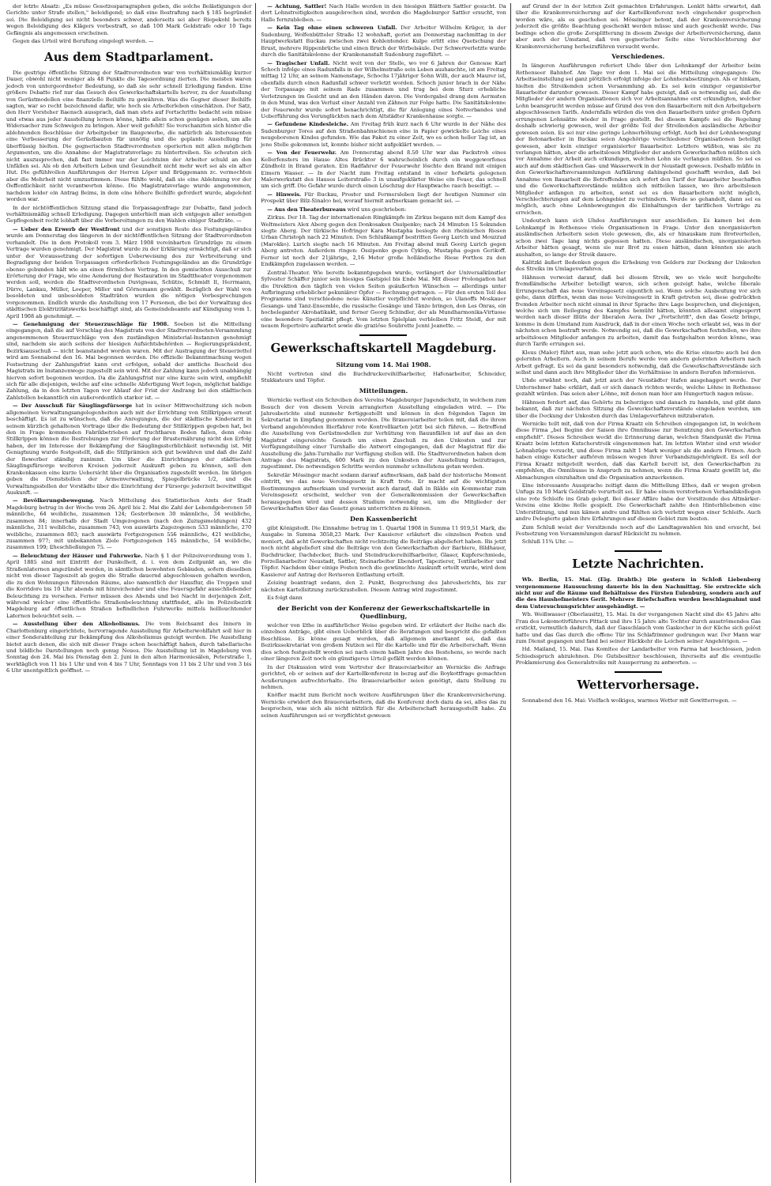der letzte Absatz: „Es müsse Gesetzesparagraphen geben, die solche Belästigungen der Gerichte unter Strafe stellen," beleidigend; so daß eine Bestrafung nach § 185 begründet sei. Die Beleidigung sei nicht besonders schwer, anderseits sei aber Riepekohl bereits wegen Beleidigung des Klägers vorbestraft, so daß 100 Mark Geldstrafe oder 10 Tage Gefängnis als angemessen erscheinen.
Gegen das Urteil wird Berufung eingelegt werden. —
Aus dem Stadtparlament.
Die gestrige öffentliche Sitzung der Stadtverordneten war von verhältnismäßig kurzer Dauer, obwohl nicht weniger als 48 Punkte die Tagesordnung zierten. Die meisten waren jedoch von untergeordneter Bedeutung, so daß sie sehr schnell Erledigung fanden. Eine größere Debatte rief nur das Gesuch des Gewerkschaftskartells hervor, zu der Ausstellung von Gerüstmodellen eine finanzielle Beihilfe zu gewähren. Was die Gegner dieser Beihilfe sagten, war so recht bezeichnend dafür, wie hoch sie Arbeiterleben einschätzen. Der Satz, den Herr Vorsteher Baensch aussprach, daß man stets auf Fortschritte bedacht sein müsse und etwas aus jeder Ausstellung lernen könne, hätte allein schon genügen sollen, um alle Widersacher zum Schweigen zu bringen. Aber weit gefehlt! Sie verschanzten sich hinter die ablehnenden Beschlüsse der Arbeitgeber im Baugewerbe, die natürlich als Interessenten eine Verbesserung der Gerüstbauten für unnötig und die geplante Ausstellung für überflüssig hielten. Die gegnerischen Stadtverordneten operierten mit allen möglichen Argumenten, um die Annahme der Magistratsvorlage zu hintertreiben. Sie scheuten sich nicht auszusprechen, daß fast immer nur der Leichtsinn der Arbeiter schuld an den Unfällen sei. Als ob den Arbeitern Leben und Gesundheit nicht mehr wert sei als ein alter Hut. Die gefühlvollen Ausführungen der Herren Löper und Brüggemann zc. vermochten aber die Mehrheit nicht umzustimmen. Diese fühlte wohl, daß sie eine Ablehnung vor der Oeffentlichkeit nicht verantworten könne. Die Magistratsvorlage wurde angenommen, nachdem leider ein Antrag Beims, in dem eine höhere Beihilfe gefordert wurde, abgelehnt worden war.
In der nichtöffentlichen Sitzung stand die Torpassagenfrage zur Debatte, fand jedoch verhältnismäßig schnell Erledigung. Dagegen unterhielt man sich entgegen aller sonstigen Gepflogenheit recht lebhaft über die Vorbereitungen zu den Wahlen einiger Stadträte. —
— Ueber den Erwerb der Westfront und der sonstigen Reste des Festungsgeländes wurde am Donnerstag des längeren in der nichtöffentlichen Sitzung der Stadtverordneten verhandelt. Die in dem Protokoll vom 3. März 1908 vereinbarten Grundzüge zu einem Vertrage wurden genehmigt. Der Magistrat wurde zu der Erklärung ermächtigt, daß er sich unter der Voraussetzung der sofortigen Ueberweisung des zur Verbreiterung und Begradigung der beiden Torpassagen erforderlichen Festungsgeländes an die Grundzüge ebenso gebunden hält wie an einen förmlichen Vertrag. In den gemischten Ausschuß zur Erörterung der Frage, wie eine Aenderung der Restauration im Stadttheater vorgenommen werden soll, werden die Stadtverordneten Duvigneau, Schütze, Schmidt II, Herrmann, Dürre, Lankau, Müller, Loeper, Miller und Görnemann gewählt. Bezüglich der Wahl von besoldeten und unbesoldeten Stadträten wurden die nötigen Vorbesprechungen vorgenommen. Endlich wurde die Anstellung von 17 Personen, die bei der Verwaltung des städtischen Elektrizitätswerks beschäftigt sind, als Gemeindebeamte auf Kündigung vom 1. April 1908 ab genehmigt. —
— Genehmigung der Steuerzuschläge für 1908. Soeben ist die Mitteilung eingegangen, daß die auf Vorschlag des Magistrats von der Stadtverordneten-Versammlung angenommenen Steuerzuschläge von den zuständigen Ministerial-Instanzen genehmigt sind, nachdem sie auch seitens der hiesigen Aufsichtsbehörden — Regierungspräsident, Bezirksausschuß — nicht beanstandet worden waren. Mit der Austragung der Steuerzettel wird am Sonnabend den 16. Mai begonnen werden. Die offizielle Bekanntmachung wegen Festsetzung der Zahlungsfrist kann erst erfolgen, sobald der amtliche Bescheid des Magistrats im Instanzenwege zugestellt sein wird. Mit der Zahlung kann jedoch unabhängig hiervon sofort begonnen werden. Da die Zahlungsfrist nur eine kurze sein wird, empfiehlt sich für alle diejenigen, welche auf eine schnelle Abfertigung Wert legen, möglichst baldige Zahlung, da in den letzten Tagen vor Ablauf der Frist der Andrang bei den städtischen Zahlstellen bekanntlich ein außerordentlich starker ist. —
— Der Ausschuß für Säuglingsfürsorge hat in seiner Mittwochsitzung sich neben allgemeinen Verwaltungsangelegenheiten auch mit der Errichtung von Stillkrippen erneut beschäftigt. Es ist zu wünschen, daß die Anregungen, die der städtische Kinderarzt in seinem kürzlich gehaltenen Vortrage über die Bedeutung der Stillkrippen gegeben hat, bei den in Frage kommenden Fabrikbetrieben auf fruchtbaren Boden fallen, denn ohne Stillkrippen können die Bestrebungen zur Förderung der Brusternährung nicht den Erfolg haben, der im Interesse der Bekämpfung der Säuglingssterblichkeit notwendig ist. Mit Genugtuung wurde festgestellt, daß die Stillprämien sich gut bewähren und daß die Zahl der Bewerber ständig zunimmt. Um über die Einrichtungen der städtischen Säuglingsfürsorge weiteren Kreisen jederzeit Auskunft geben zu können, soll den Krankenkassen eine kurze Uebersicht über die Organisation zugestellt werden. Im übrigen geben die Dienststellen der Armenverwaltung, Spiegelbrücke 1/2, und die Verwaltungsstellen der Vorstädte über die Einrichtung der Fürsorge jederzeit bereitwilligst Auskunft. —
— Bevölkerungsbewegung. Nach Mitteilung des Statistischen Amts der Stadt Magdeburg betrug in der Woche vom 26. April bis 2. Mai die Zahl der Lebendgeborenen 50 männliche, 64 weibliche, zusammen 124; Gestorbenen 30 männliche, 34 weibliche, zusammen 84; innerhalb der Stadt Umgezogenen (nach den Zuzugsmeldungen) 432 männliche, 311 weibliche, zusammen 743; von auswärts Zugezogenen 533 männliche, 270 weibliche, zusammen 803; nach auswärts Fortgezogenen 556 männliche, 421 weibliche, zusammen 977; mit unbekannten Ziele Fortgezogenen 145 männliche, 54 weibliche, zusammen 199; Eheschließungen 75. —
— Beleuchtung der Häuser und Fuhrwerke. Nach § 1 der Polizeiverordnung vom 1. April 1885 sind mit Eintritt der Dunkelheit, d. i. von dem Zeitpunkt an, wo die Straßenlaternen angezündet werden, in sämtlichen bewohnten Gebäuden, sofern dieselben nicht von dieser Tageszeit ab gegen die Straße dauernd abgeschlossen gehalten werden, die zu den Wohnungen führenden Räume, also namentlich der Hausflur, die Treppen und die Korridore bis 10 Uhr abends mit hinreichender und eine Feuersgefahr ausschließender Beleuchtung zu versehen. Ferner müssen des Abends und bei Nacht in derjenigen Zeit, während welcher eine öffentliche Straßenbeleuchtung stattfindet, alle im Polizeibezirk Magdeburg auf öffentlichen Straßen befindlichen Fuhrwerke mittels hellleuchtender Laternen beleuchtet sein. —
— Ausstellung über den Alkoholismus. Die vom Reichsamt des Innern in Charlottenburg eingerichtete, hervorragende Ausstellung für Arbeiterwohlfahrt soll hier in einer Sonderabteilung zur Bekämpfung des Alkoholismus gezeigt werden. Die Ausstellung bietet auch denen, die sich mit dieser Frage schon beschäftigt haben, durch tabellarische und bildliche Darstellungen noch genug Neues. Die Ausstellung ist in Magdeburg von Sonntag den 24. Mai bis Dienstag den 2. Juni in den alten Harmoniesälen, Peterstraße 1, werktäglich von 11 bis 1 Uhr und von 4 bis 7 Uhr, Sonntags von 11 bis 2 Uhr und von 3 bis 6 Uhr unentgeltlich geöffnet. —
— Achtung, Sattler! Nach Halle werden in den hiesigen Blättern Sattler gesucht. Da dort Lohnstreitigkeiten ausgebrochen sind, werden die Magdeburger Sattler ersucht, von Halle fernzubleiben. —
— Kein Tag ohne einen schweren Unfall. Der Arbeiter Wilhelm Krüger, in der Sudenburg, Wolfenbütteler Straße 12 wohnhaft, geriet am Donnerstag nachmittag in der Hauptwerkstatt Buckau zwischen zwei Kohlentender. Kulpe erlitt eine Quetschung der Brust, mehrere Rippenbrüche und einen Bruch der Wirbelsäule. Der Schwerverletzte wurde durch die Sanitätskolonne der Krankenanstalt Sudenburg zugeführt. —
— Tragischer Unfall. Nicht weit von der Stelle, wo vor 6 Jahren der Genosse Karl Schoch infolge eines Radunfalls in der Wilhelmstraße sein Leben aushauchte, ist am Freitag mittag 12 Uhr, an seinem Namenstage, Schochs 17jähriger Sohn Willi, der auch Maurer ist, ebenfalls durch einen Radunfall schwer verletzt worden. Schoch junior brach in der Nähe der Torpassage mit seinem Rade zusammen und trug bei dem Sturz erhebliche Verletzungen im Gesicht und an den Händen davon. Die Vordergabel drang dem Aermsten in den Mund, was den Verlust einer Anzahl von Zähnen zur Folge hatte. Die Sanitätskolonne der Feuerwehr wurde sofort benachrichtigt, die für Anlegung eines Notverbandes und Ueberführung des Verunglückten nach dem Altstädter Krankenhause sorgte. —
— Gefundene Kindesleiche. Am Freitag früh kurz nach 6 Uhr wurde in der Nähe des Sudenburger Tores auf den Straßenbahnschienen eine in Papier gewickelte Leiche eines neugeborenen Kindes gefunden. Wie das Paket zu einer Zeit, wo es schon heller Tag ist, an jene Stelle gekommen ist, konnte bisher nicht aufgeklärt werden. —
— Von der Feuerwehr. Am Donnerstag abend 8.50 Uhr war das Packstroh eines Kellerfensters im Hause Altes Brücktor 6 wahrscheinlich durch ein weggeworfenes Zündholz in Brand geraten. Ein Radfahrer der Feuerwehr löschte den Brand mit einigen Eimern Wasser. — In der Nacht zum Freitag entstand in einer hofwärts gelegenen Malerwerkstatt des Hauses Leiterstraße 3 in unaufgeklärter Weise ein Feuer, das schnell um sich griff. Die Gefahr wurde durch einen Löschzug der Hauptwache rasch beseitigt. —
— Hinweis. Für Buckau, Prester und Fermersleben liegt der heutigen Nummer ein Prospekt über Bilz-Sinalco bei, worauf hiermit aufmerksam gemacht sei. —
— Aus den Theaterbureaus wird uns geschrieben:
Zirkus. Der 18. Tag der internationalen Ringkämpfe im Zirkus begann mit dem Kampf des Weltmeisters Alex Aberg gegen den Donkosaken Ossipenko; nach 24 Minuten 15 Sekunden siegte Aberg. Der türkische Hofringer Kara Mustapha besiegte den rheinischen Riesen Urban Christoph nach 22 Minuten. Den Schlußkampf bestritten Georg Lurich und Mouzzud (Marokko). Lurich siegte nach 16 Minuten. Am Freitag abend muß Georg Lurich gegen Aberg antreten. Außerdem ringen: Ossipenko gegen Cyklop, Mustapha gegen Gerikoff. Ferner ist noch der 21jährige, 2,16 Meter große holländische Riese Porthos zu den Endkämpfen zugelassen werden. —
Zentral-Theater. Wie bereits bekanntgegeben wurde, verlängert der Universalkünstler Sylvester Schäffer junior sein hiesiges Gastspiel bis Ende Mai. Mit dieser Prolongation hat die Direktion den täglich von vielen Seiten geäußerten Wünschen — allerdings unter Aufbringung erheblicher pekuniärer Opfer — Rechnung getragen. — Für den ersten Teil des Programms sind verschiedene neue Künstler verpflichtet worden, so Ulanoffs Moskauer Gesangs- und Tanz-Ensemble, die russische Gesänge und Tänze bringen, den Les Onras, ein hocheleganter Akrobatikakt, und ferner Georg Schindler, der als Mundharmonika-Virtuose eine besondere Spezialität pflegt. Vom letzten Spielplan verbleiben Fritz Steidl, der mit neuem Repertoire aufwartet sowie die graziöse Soubrette Jenni Jeanette. —
Gewerkschaftskartell Magdeburg.
Sitzung vom 14. Mai 1908.
Nicht vertreten sind die Buchdruckereihilfsarbeiter, Hafenarbeiter, Schneider, Stukkateure und Töpfer.
Mitteilungen.
Wernicke verliest ein Schreiben des Vereins Magdeburger Jugendschutz, in welchem zum Besuch der von diesem Verein arrangierten Ausstellung eingeladen wird. — Die Jahresberichte sind nunmehr fertiggestellt und können in den folgenden Tagen im Sekretariat in Empfang genommen werden. Die Brauereiarbeiter teilen mit, daß die ihrem Verband angehörenden Bierfahrer rote Kontrollkarten jetzt bei sich führen. — Betreffend die Ausstellung von Gerüstmodellen zur Verhütung von Bauunfällen ist auf das an den Magistrat eingereichte Gesuch um einen Zuschuß zu den Unkosten und zur Verfügungstellung einer Turnhalle die Antwort eingegangen, daß der Magistrat für die Ausstellung die Jahn-Turnhalle zur Verfügung stellen will. Die Stadtverordneten haben dem Antrage des Magistrats, 600 Mark zu den Unkosten der Ausstellung beizutragen, zugestimmt. Die notwendigen Schritte werden nunmehr schnellstens getan werden.
Sekretär Mössinger macht sodann darauf aufmerksam, daß bald der historische Moment eintritt, wo das neue Vereinsgesetz in Kraft trete. Er macht auf die wichtigsten Bestimmungen aufmerksam und verweist auch darauf, daß in Bälde ein Kommentar zum Vereinsgesetz erscheint, welcher von der Generalkommission der Gewerkschaften herausgegeben wird und dessen Studium notwendig sei, um die Mitglieder der Gewerkschaften über das Gesetz genau unterrichten zu können.
Den Kassenbericht
gibt Königstedt. Die Einnahme betrug im 1. Quartal 1908 in Summa 11 919,51 Mark, die Ausgabe in Summa 3058,23 Mark. Der Kassierer erläutert die einzelnen Posten und moniert, daß acht Gewerkschaften nicht rechtzeitig die Beiträge abgeliefert haben. Bis jetzt noch nicht abgeliefert sind die Beiträge von den Gewerkschaften der Barbiere, Bildhauer, Buchdrucker, Dachdecker, Buch- und Steindruckereihilfsarbeiter, Glaser, Kupferschmiede, Porzellanarbeiter Neustadt, Sattler, Steinarbeiter Ebendorf, Tapezierer, Textilarbeiter und Töpfer. Nachdem über einige Posten noch die gewünschte Auskunft erteilt wurde, wird dem Kassierer auf Antrag der Revisoren Entlastung erteilt.
Zeising beantragt sodann, den 2. Punkt, Besprechung des Jahresberichts, bis zur nächsten Kartellsitzung zurückzustellen. Diesem Antrag wird zugestimmt.
Es folgt dann
der Bericht von der Konferenz der Gewerkschaftskartelle in Quedlinburg,
welcher von Ethe in ausführlicher Weise gegeben wird. Er erläutert der Reihe nach die einzelnen Anträge, gibt einen Ueberblick über die Beratungen und bespricht die gefaßten Beschlüsse. Es könne gesagt werden, daß allgemein anerkannt sei, daß das Bezirkssekretariat von großem Nutzen sei für die Kartelle und für die Arbeiterschaft. Wenn dies schon festgestellt worden sei nach einem halben Jahre des Bestehens, so werde nach einer längeren Zeit noch ein günstigeres Urteil gefällt werden können.
In der Diskussion wird vom Vertreter der Brauereiarbeiter an Wernicke die Anfrage gerichtet, ob er seinen auf der Kartellkonferenz in bezug auf die Boykottfrage gemachten Aeußerungen aufrechterhalte. Die Brauereiarbeiter seien genötigt, dazu Stellung zu nehmen.
Knöfler macht zum Bericht noch weitere Ausführungen über die Krankenversicherung. Wernicke erwidert den Brauereiarbeitern, daß die Konferenz doch dazu da sei, alles das zu besprechen, was sich als nicht nützlich für die Arbeiterschaft herausgestellt habe. Zu seinen Ausführungen sei er verpflichtet gewesen
auf Grund der in der letzten Zeit gemachten Erfahrungen. Lenkit hätte erwartet, daß über die Krankenversicherung auf der Kartellkonferenz noch eingehender gesprochen worden wäre, als es geschehen sei. Mössinger betont, daß der Krankenversicherung jederzeit die größte Beachtung geschenkt werden müsse und auch geschenkt werde. Das bedinge schon die große Zersplitterung in diesem Zweige der Arbeiterversicherung, dann aber auch der Umstand, daß von gegnerischer Seite eine Verschlechterung der Krankenversicherung herbeizuführen versucht werde.
Verschiedenes.
In längeren Ausführungen referiert Uhde über den Lohnkampf der Arbeiter beim Rothenseer Bahnhof. Am Tage vor dem 1. Mai sei die Mitteilung eingegangen: Die Arbeitseinstellung sei ganz plötzlich erfolgt infolge der Lohnherabsetzungen. Als er hinkam, hielten die Streikenden schon Versammlung ab. Es sei kein einziger organisierter Bauarbeiter darunter gewesen. Dieser Kampf habe gezeigt, daß es notwendig sei, daß die Mitglieder der andern Organisationen sich vor Arbeitsannahme erst erkundigten, welcher Lohn beansprucht werden müsse auf Grund des von den Bauarbeitern mit den Arbeitgebern abgeschlossenen Tarifs. Andernfalls würden die von den Bauarbeitern unter großen Opfern errungenen Lohnsätze wieder in Frage gestellt. Bei diesem Kampfe sei die Regelung deshalb schwierig gewesen, weil der größte Teil der Streikenden ausländische Arbeiter gewesen seien. Es sei nur eine geringe Lohnerhöhung erfolgt. Auch bei der Lohnbewegung der Betonarbeiter in Buckau seien Angehörige verschiedener Organisationen beteiligt gewesen, aber kein einziger organisierter Bauarbeiter. Letztere wüßten, was sie zu verlangen hätten, aber die arbeitslosen Mitglieder der andern Gewerkschaften müßten sich vor Annahme der Arbeit auch erkundigen, welchen Lohn sie verlangen müßten. So sei es auch auf dem städtischen Gas- und Wasserwerk in der Neustadt gewesen. Deshalb müßte in den Gewerkschaftsversammlungen Aufklärung dahingehend geschafft werden, daß bei Annahme von Bauarbeit die Betreffenden sich sofort den Tarif der Bauarbeiter beschaffen und die Gewerkschaftsvorstände müßten sich mitteilen lassen, wo ihre arbeitslosen Mitglieder anfangen zu arbeiten, sonst sei es den Bauarbeitern nicht möglich, Verschlechterungen auf dem Lohngebiet zu verhindern. Werde so gehandelt, dann sei es möglich, auch ohne Lohnbewegungen die Einhaltungen der tariflichen Verträge zu erreichen.
Undeutsch kann sich Uhdes Ausführungen nur anschließen. Es kamen bei dem Lohnkampf in Rothensee viele Organisationen in Frage. Unter den unorganisierten ausländischen Arbeitern seien viele gewesen, die, als er hinauskam zum Brotverteilen, schon zwei Tage lang nichts gegessen hatten. Diese ausländischen, unorganisierten Arbeiter hätten gesagt, wenn sie nur Brot zu essen hätten, dann könnten sie auch aushalten, so lange der Streik dauere.
Kalitzki äußert Bedenken gegen die Erhebung von Geldern zur Deckung der Unkosten des Streiks im Umlageverfahren.
Hähnsen verweist darauf, daß bei diesem Streik, wo so viele weit hergeholte fremdländische Arbeiter beteiligt waren, sich schon gezeigt habe, welche liberale Errungenschaft das neue Vereinsgesetz eigentlich sei. Wenn solche Ausbeutung vor sich gehe, dann dürften, wenn das neue Vereinsgesetz in Kraft getreten sei, diese gedrückten fremden Arbeiter noch nicht einmal in ihrer Sprache ihre Lage besprechen, und diejenigen, welche sich um Beilegung des Kampfes bemüht hätten, könnten allesamt eingesperrt werden nach dieser Blüte der liberalen Aera. Der „Fortschritt", den das Gesetz bringe, komme in dem Umstand zum Ausdruck, daß in der einen Woche noch erlaubt sei, was in der nächsten schon bestraft werde. Notwendig sei, daß die Gewerkschaften feststellen, wo ihre arbeitslosen Mitglieder anfangen zu arbeiten, damit das festgehalten werden könne, was durch Tarife errungen sei.
Kleus (Maler) führt aus, man sehe jetzt auch schon, wie die Krise einsetze auch bei den gelernten Arbeitern. Auch in seinem Berufe werde von andern gelernten Arbeitern nach Arbeit gefragt. Es sei da ganz besonders notwendig, daß die Gewerkschaftsvorstände sich selbst und dann auch ihre Mitglieder über die Verhältnisse in andern Berufen informieren.
Uhde erwähnt noch, daß jetzt auch der Neustädter Hafen ausgebaggert werde. Der Unternehmer habe erklärt, daß er sich danach richten werde, welche Löhne in Rothensee gezahlt würden. Das seien aber Löhne, mit denen man hier am Hungertuch nagen müsse.
Hähnsen fordert auf, das Gehörte zu beherzigen und danach zu handeln, und gibt dann bekannt, daß zur nächsten Sitzung die Gewerkschaftsvorstände eingeladen werden, um über die Deckung der Unkosten durch das Umlageverfahren mitzuberaten.
Wernicke teilt mit, daß von der Firma Kraatz ein Schreiben eingegangen ist, in welchem diese Firma „bei Beginn der Saison ihre Omnibusse zur Benutzung den Gewerkschaften empfiehlt". Dieses Schreiben weckt die Erinnerung daran, welchen Standpunkt die Firma Kraatz beim letzten Kutscherstreik eingenommen hat. Im letzten Winter sind erst wieder Lohnabzüge versucht, und diese Firma zahlt 1 Mark weniger als die andern Firmen. Auch haben einige Kutscher aufhören müssen wegen ihrer Verbandszugehörigkeit. Es soll der Firma Kraatz mitgeteilt werden, daß das Kartell bereit ist, den Gewerkschaften zu empfehlen, die Omnibusse in Anspruch zu nehmen, wenn die Firma Kraatz gewillt ist, die Abmachungen einzuhalten und die Organisation anzuerkennen.
Eine interessante Aussprache zeitigt dann die Mitteilung Ethes, daß er wegen groben Unfugs zu 10 Mark Geldstrafe verurteilt sei. Er habe einem verstorbenen Verbandskollegen eine rote Schleife ins Grab gelegt. Bei dieser Affäre habe der Vorsitzende des Altmärker-Vereins eine kleine Rolle gespielt. Die Gewerkschaft zahlte den Hinterbliebenen eine Unterstützung, und nun kämen andre und fühlten sich verletzt wegen einer Schleife. Auch andre Delegierte gaben ihre Erfahrungen auf diesem Gebiet zum besten.
Zum Schluß weist der Vorsitzende noch auf die Landtagswahlen hin und ersucht, bei Festsetzung von Versammlungen darauf Rücksicht zu nehmen.
Schluß 11¾ Uhr. —
Letzte Nachrichten.
Wb. Berlin, 15. Mai. (Eig. Drahtb.) Die gestern in Schloß Liebenberg vorgenommene Haussuchung dauerte bis in den Nachmittag. Sie erstreckte sich nicht nur auf die Räume und Behältnisse des Fürsten Eulenburg, sondern auch auf die des Haushofmeisters Gerit. Mehrere Briefschaften wurden beschlagnahmt und dem Untersuchungsrichter ausgehändigt. —
Wb. Weißwasser (Oberlausitz), 15. Mai. In der vergangenen Nacht sind die 45 Jahre alte Frau des Lokomotivführers Pittack und ihre 15 Jahre alte Tochter durch ausströmendes Gas erstickt, vermutlich dadurch, daß der Gasschlauch vom Gaskocher in der Küche sich gelöst hatte und das Gas durch die offene Tür ins Schlafzimmer gedrungen war. Der Mann war zum Dienst gegangen und fand bei seiner Rückkehr die Leichen seiner Angehörigen. —
Hd. Mailand, 15. Mai. Das Komitee der Landarbeiter von Parma hat beschlossen, jeden Schiedsspruch abzulehnen. Die Gutsbesitzer beschlossen, ihrerseits auf die eventuelle Proklamierung des Generalstreiks mit Aussperrung zu antworten. —
Wettervorhersage.
Sonnabend den 16. Mai: Vielfach wolkiges, warmes Wetter mit Gewitterregen. —